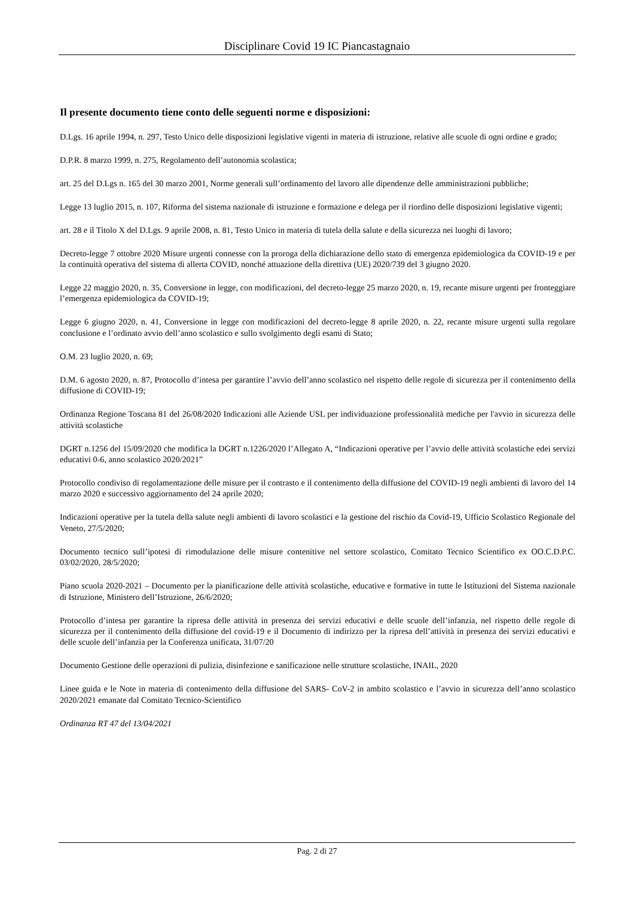Disciplinare Covid 19 IC Piancastagnaio
Il presente documento tiene conto delle seguenti norme e disposizioni:
D.Lgs. 16 aprile 1994, n. 297, Testo Unico delle disposizioni legislative vigenti in materia di istruzione, relative alle scuole di ogni ordine e grado;
D.P.R. 8 marzo 1999, n. 275, Regolamento dell’autonomia scolastica;
art. 25 del D.Lgs n. 165 del 30 marzo 2001, Norme generali sull’ordinamento del lavoro alle dipendenze delle amministrazioni pubbliche;
Legge 13 luglio 2015, n. 107, Riforma del sistema nazionale di istruzione e formazione e delega per il riordino delle disposizioni legislative vigenti;
art. 28 e il Titolo X del D.Lgs. 9 aprile 2008, n. 81, Testo Unico in materia di tutela della salute e della sicurezza nei luoghi di lavoro;
Decreto-legge 7 ottobre 2020 Misure urgenti connesse con la proroga della dichiarazione dello stato di emergenza epidemiologica da COVID-19 e per la continuità operativa del sistema di allerta COVID, nonché attuazione della direttiva (UE) 2020/739 del 3 giugno 2020.
Legge 22 maggio 2020, n. 35, Conversione in legge, con modificazioni, del decreto-legge 25 marzo 2020, n. 19, recante misure urgenti per fronteggiare l’emergenza epidemiologica da COVID-19;
Legge 6 giugno 2020, n. 41, Conversione in legge con modificazioni del decreto-legge 8 aprile 2020, n. 22, recante misure urgenti sulla regolare conclusione e l’ordinato avvio dell’anno scolastico e sullo svolgimento degli esami di Stato;
O.M. 23 luglio 2020, n. 69;
D.M. 6 agosto 2020, n. 87, Protocollo d’intesa per garantire l’avvio dell’anno scolastico nel rispetto delle regole di sicurezza per il contenimento della diffusione di COVID-19;
Ordinanza Regione Toscana 81 del 26/08/2020 Indicazioni alle Aziende USL per individuazione professionalità mediche per l'avvio in sicurezza delle attività scolastiche
DGRT n.1256 del 15/09/2020 che modifica la DGRT n.1226/2020 l’Allegato A, “Indicazioni operative per l’avvio delle attività scolastiche edei servizi educativi 0-6, anno scolastico 2020/2021”
Protocollo condiviso di regolamentazione delle misure per il contrasto e il contenimento della diffusione del COVID-19 negli ambienti di lavoro del 14 marzo 2020 e successivo aggiornamento del 24 aprile 2020;
Indicazioni operative per la tutela della salute negli ambienti di lavoro scolastici e la gestione del rischio da Covid-19, Ufficio Scolastico Regionale del Veneto, 27/5/2020;
Documento tecnico sull’ipotesi di rimodulazione delle misure contenitive nel settore scolastico, Comitato Tecnico Scientifico ex OO.C.D.P.C. 03/02/2020, 28/5/2020;
Piano scuola 2020-2021 – Documento per la pianificazione delle attività scolastiche, educative e formative in tutte le Istituzioni del Sistema nazionale di Istruzione, Ministero dell’Istruzione, 26/6/2020;
Protocollo d’intesa per garantire la ripresa delle attività in presenza dei servizi educativi e delle scuole dell’infanzia, nel rispetto delle regole di sicurezza per il contenimento della diffusione del covid-19 e il Documento di indirizzo per la ripresa dell’attività in presenza dei servizi educativi e delle scuole dell’infanzia per la Conferenza unificata, 31/07/20
Documento Gestione delle operazioni di pulizia, disinfezione e sanificazione nelle strutture scolastiche, INAIL, 2020
Linee guida e le Note in materia di contenimento della diffusione del SARS- CoV-2 in ambito scolastico e l’avvio in sicurezza dell’anno scolastico 2020/2021 emanate dal Comitato Tecnico-Scientifico
Ordinanza RT 47 del 13/04/2021
Pag. 2 di 27